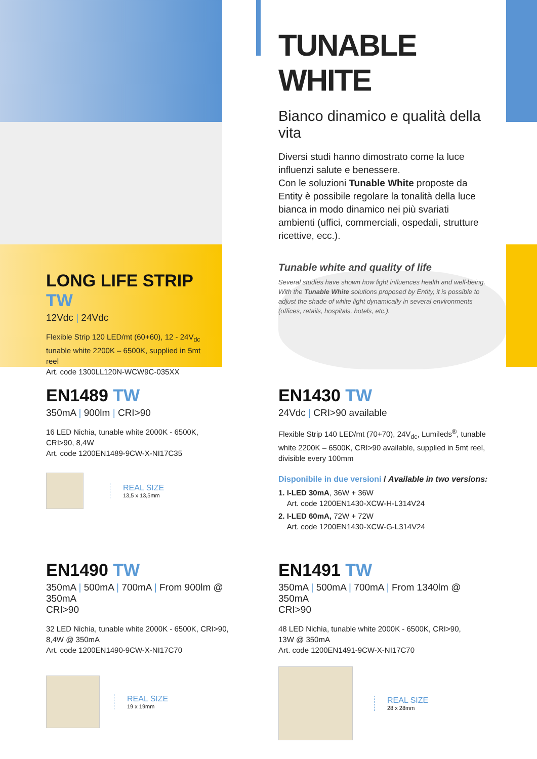LONG LIFE STRIP TW
12Vdc | 24Vdc
Flexible Strip 120 LED/mt (60+60), 12 - 24V<sub>dc</sub> tunable white 2200K – 6500K, supplied in 5mt reel
Art. code 1300LL120N-WCW9C-035XX
TUNABLE WHITE
Bianco dinamico e qualità della vita
Diversi studi hanno dimostrato come la luce influenzi salute e benessere.
Con le soluzioni Tunable White proposte da Entity è possibile regolare la tonalità della luce bianca in modo dinamico nei più svariati ambienti (uffici, commerciali, ospedali, strutture ricettive, ecc.).
Tunable white and quality of life
Several studies have shown how light influences health and well-being. With the Tunable White solutions proposed by Entity, it is possible to adjust the shade of white light dynamically in several environments (offices, retails, hospitals, hotels, etc.).
EN1489 TW
350mA | 900lm | CRI>90
16 LED Nichia, tunable white 2000K - 6500K,
CRI>90, 8,4W
Art. code 1200EN1489-9CW-X-NI17C35
REAL SIZE
13,5 x 13,5mm
EN1430 TW
24Vdc | CRI>90 available
Flexible Strip 140 LED/mt (70+70), 24V<sub>dc</sub>, Lumileds<sup>®</sup>, tunable white 2200K – 6500K, CRI>90 available, supplied in 5mt reel, divisible every 100mm
Disponibile in due versioni / Available in two versions:
1. I-LED 30mA, 36W + 36W
Art. code 1200EN1430-XCW-H-L314V24
2. I-LED 60mA, 72W + 72W
Art. code 1200EN1430-XCW-G-L314V24
EN1490 TW
350mA | 500mA | 700mA | From 900lm @ 350mA
CRI>90
32 LED Nichia, tunable white 2000K - 6500K, CRI>90,
8,4W @ 350mA
Art. code 1200EN1490-9CW-X-NI17C70
REAL SIZE
19 x 19mm
EN1491 TW
350mA | 500mA | 700mA | From 1340lm @ 350mA
CRI>90
48 LED Nichia, tunable white 2000K - 6500K, CRI>90,
13W @ 350mA
Art. code 1200EN1491-9CW-X-NI17C70
REAL SIZE
28 x 28mm